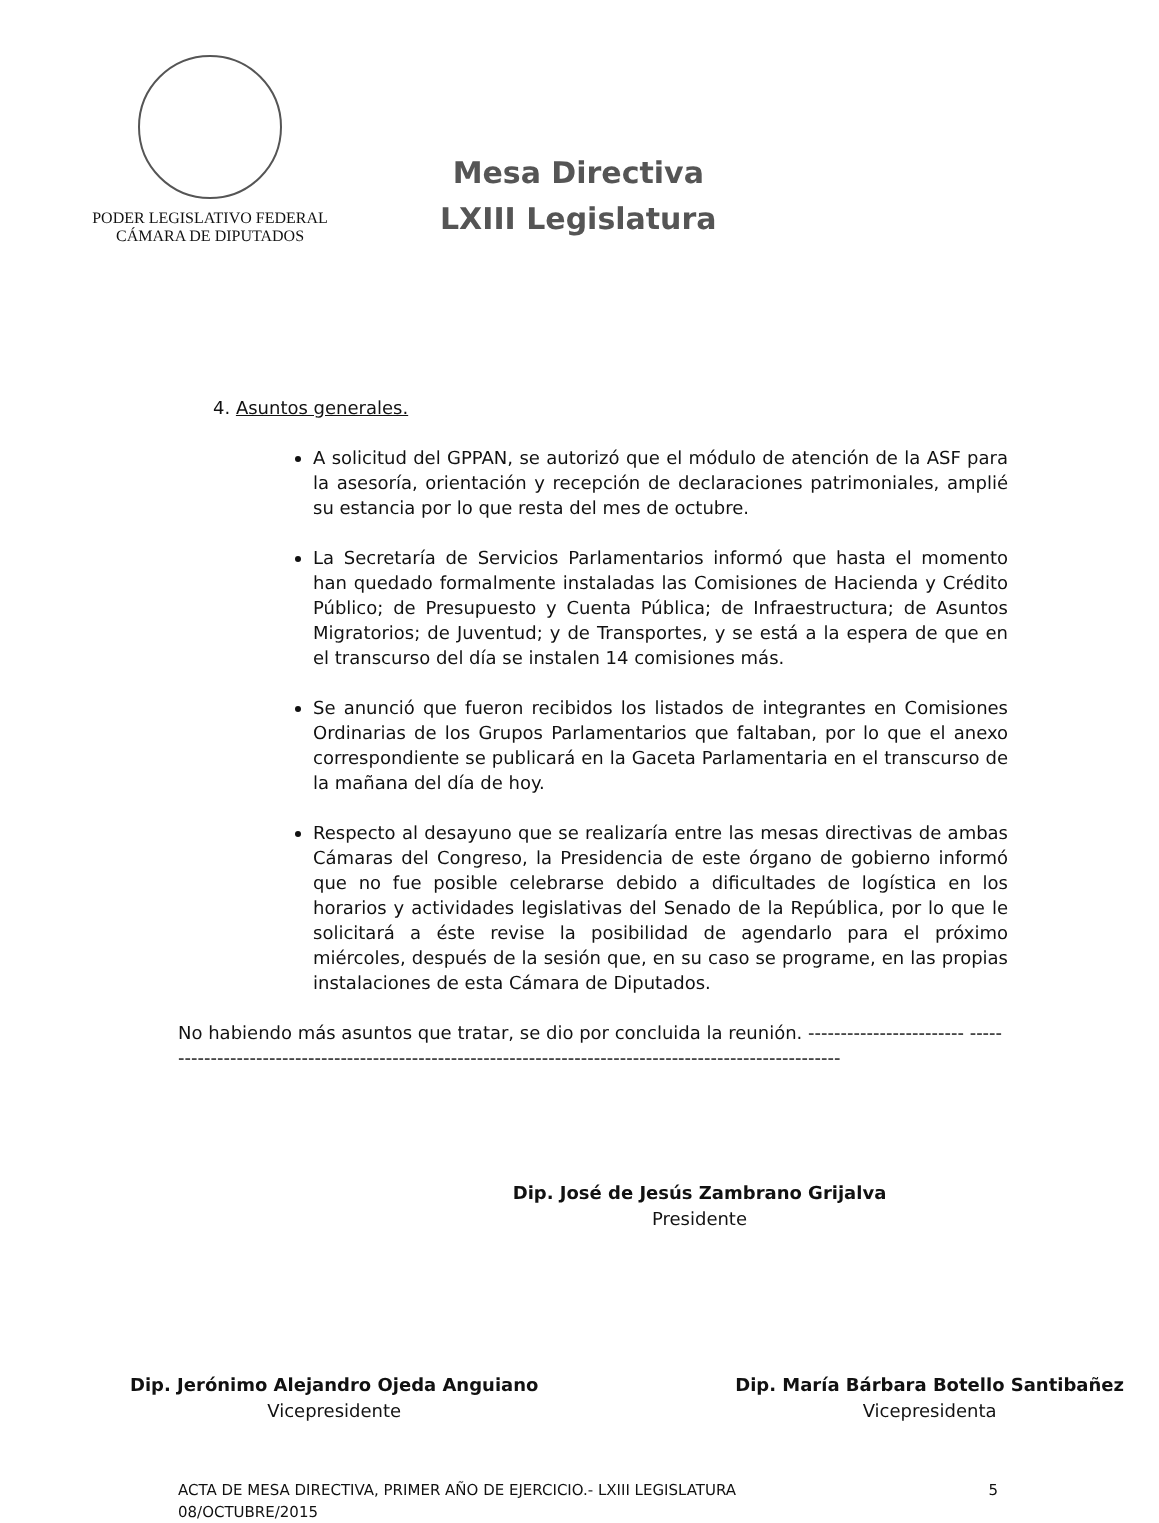PODER LEGISLATIVO FEDERAL
CÁMARA DE DIPUTADOS
Mesa Directiva
LXIII Legislatura
4. Asuntos generales.
A solicitud del GPPAN, se autorizó que el módulo de atención de la ASF para la asesoría, orientación y recepción de declaraciones patrimoniales, amplié su estancia por lo que resta del mes de octubre.
La Secretaría de Servicios Parlamentarios informó que hasta el momento han quedado formalmente instaladas las Comisiones de Hacienda y Crédito Público; de Presupuesto y Cuenta Pública; de Infraestructura; de Asuntos Migratorios; de Juventud; y de Transportes, y se está a la espera de que en el transcurso del día se instalen 14 comisiones más.
Se anunció que fueron recibidos los listados de integrantes en Comisiones Ordinarias de los Grupos Parlamentarios que faltaban, por lo que el anexo correspondiente se publicará en la Gaceta Parlamentaria en el transcurso de la mañana del día de hoy.
Respecto al desayuno que se realizaría entre las mesas directivas de ambas Cámaras del Congreso, la Presidencia de este órgano de gobierno informó que no fue posible celebrarse debido a dificultades de logística en los horarios y actividades legislativas del Senado de la República, por lo que le solicitará a éste revise la posibilidad de agendarlo para el próximo miércoles, después de la sesión que, en su caso se programe, en las propias instalaciones de esta Cámara de Diputados.
No habiendo más asuntos que tratar, se dio por concluida la reunión. ------------------------ -----------------------------------------------------------------------------------------------------------
Dip. José de Jesús Zambrano Grijalva
Presidente
Dip. Jerónimo Alejandro Ojeda Anguiano
Vicepresidente
Dip. María Bárbara Botello Santibañez
Vicepresidenta
ACTA DE MESA DIRECTIVA, PRIMER AÑO DE EJERCICIO.- LXIII LEGISLATURA
08/OCTUBRE/2015
5